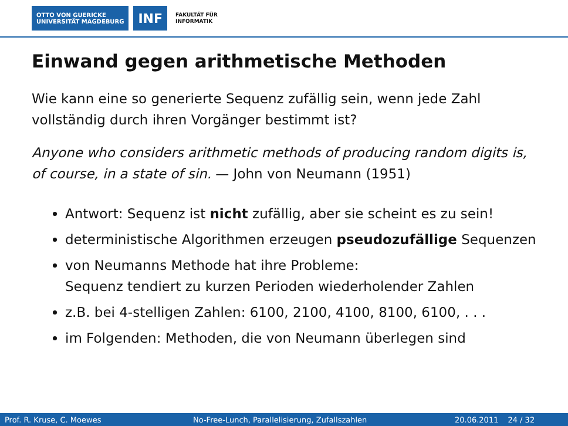OTTO VON GUERICKE
UNIVERSITÄT MAGDEBURG
INF
FAKULTÄT FÜR
INFORMATIK
Einwand gegen arithmetische Methoden
Wie kann eine so generierte Sequenz zufällig sein, wenn jede Zahl vollständig durch ihren Vorgänger bestimmt ist?
Anyone who considers arithmetic methods of producing random digits is, of course, in a state of sin. — John von Neumann (1951)
Antwort: Sequenz ist nicht zufällig, aber sie scheint es zu sein!
deterministische Algorithmen erzeugen pseudozufällige Sequenzen
von Neumanns Methode hat ihre Probleme:
Sequenz tendiert zu kurzen Perioden wiederholender Zahlen
z.B. bei 4-stelligen Zahlen: 6100, 2100, 4100, 8100, 6100, . . .
im Folgenden: Methoden, die von Neumann überlegen sind
Prof. R. Kruse, C. Moewes No-Free-Lunch, Parallelisierung, Zufallszahlen 20.06.2011 24 / 32